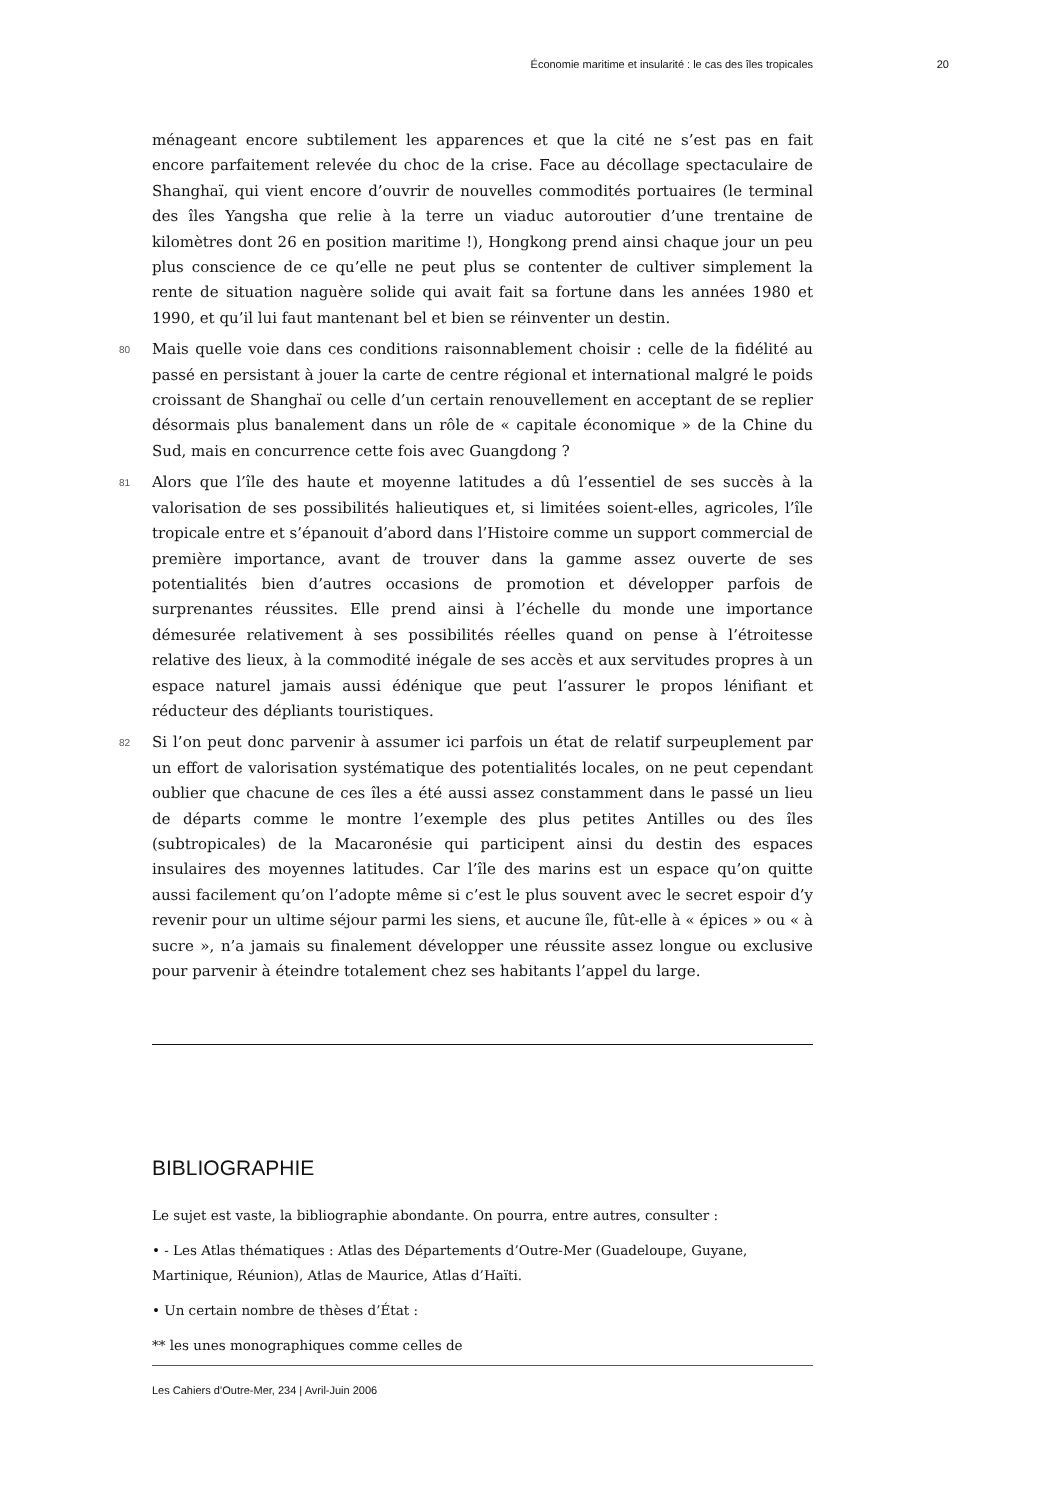Économie maritime et insularité : le cas des îles tropicales 20
ménageant encore subtilement les apparences et que la cité ne s’est pas en fait encore parfaitement relevée du choc de la crise. Face au décollage spectaculaire de Shanghaï, qui vient encore d’ouvrir de nouvelles commodités portuaires (le terminal des îles Yangsha que relie à la terre un viaduc autoroutier d’une trentaine de kilomètres dont 26 en position maritime !), Hongkong prend ainsi chaque jour un peu plus conscience de ce qu’elle ne peut plus se contenter de cultiver simplement la rente de situation naguère solide qui avait fait sa fortune dans les années 1980 et 1990, et qu’il lui faut mantenant bel et bien se réinventer un destin.
80 Mais quelle voie dans ces conditions raisonnablement choisir : celle de la fidélité au passé en persistant à jouer la carte de centre régional et international malgré le poids croissant de Shanghaï ou celle d’un certain renouvellement en acceptant de se replier désormais plus banalement dans un rôle de « capitale économique » de la Chine du Sud, mais en concurrence cette fois avec Guangdong ?
81 Alors que l’île des haute et moyenne latitudes a dû l’essentiel de ses succès à la valorisation de ses possibilités halieutiques et, si limitées soient-elles, agricoles, l’île tropicale entre et s’épanouit d’abord dans l’Histoire comme un support commercial de première importance, avant de trouver dans la gamme assez ouverte de ses potentialités bien d’autres occasions de promotion et développer parfois de surprenantes réussites. Elle prend ainsi à l’échelle du monde une importance démesurée relativement à ses possibilités réelles quand on pense à l’étroitesse relative des lieux, à la commodité inégale de ses accès et aux servitudes propres à un espace naturel jamais aussi édénique que peut l’assurer le propos lénifiant et réducteur des dépliants touristiques.
82 Si l’on peut donc parvenir à assumer ici parfois un état de relatif surpeuplement par un effort de valorisation systématique des potentialités locales, on ne peut cependant oublier que chacune de ces îles a été aussi assez constamment dans le passé un lieu de départs comme le montre l’exemple des plus petites Antilles ou des îles (subtropicales) de la Macaronésie qui participent ainsi du destin des espaces insulaires des moyennes latitudes. Car l’île des marins est un espace qu’on quitte aussi facilement qu’on l’adopte même si c’est le plus souvent avec le secret espoir d’y revenir pour un ultime séjour parmi les siens, et aucune île, fût-elle à « épices » ou « à sucre », n’a jamais su finalement développer une réussite assez longue ou exclusive pour parvenir à éteindre totalement chez ses habitants l’appel du large.
BIBLIOGRAPHIE
Le sujet est vaste, la bibliographie abondante. On pourra, entre autres, consulter :
• - Les Atlas thématiques : Atlas des Départements d’Outre-Mer (Guadeloupe, Guyane, Martinique, Réunion), Atlas de Maurice, Atlas d’Haïti.
• Un certain nombre de thèses d’État :
** les unes monographiques comme celles de
Les Cahiers d’Outre-Mer, 234 | Avril-Juin 2006